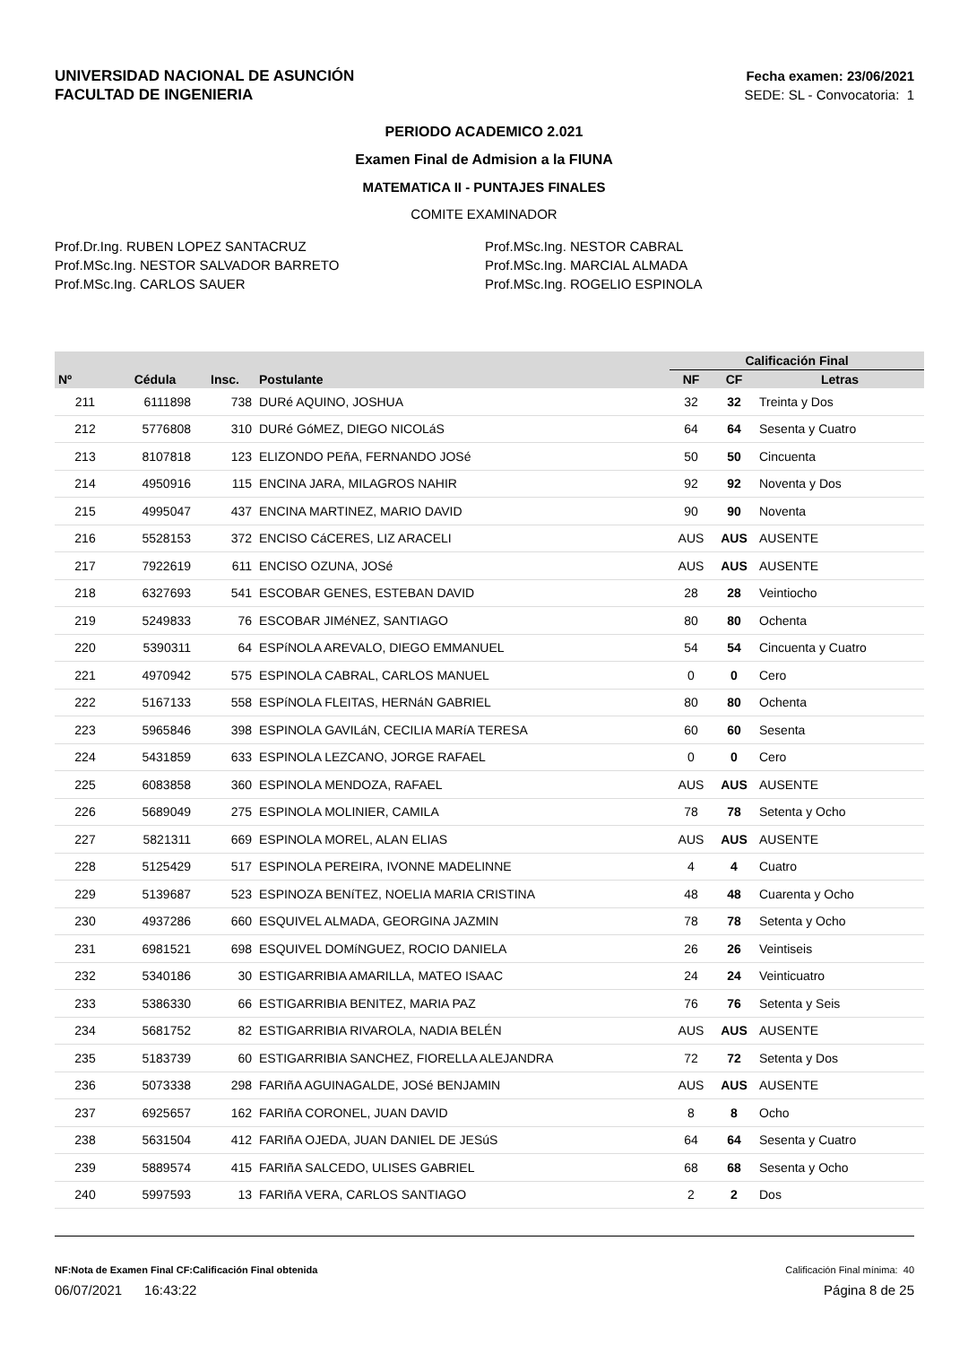UNIVERSIDAD NACIONAL DE ASUNCIÓN
FACULTAD DE INGENIERIA
Fecha examen: 23/06/2021
SEDE: SL - Convocatoria: 1
PERIODO ACADEMICO 2.021
Examen Final de Admision a la FIUNA
MATEMATICA II - PUNTAJES FINALES
COMITE EXAMINADOR
Prof.Dr.Ing. RUBEN LOPEZ SANTACRUZ
Prof.MSc.Ing. NESTOR SALVADOR BARRETO
Prof.MSc.Ing. CARLOS SAUER
Prof.MSc.Ing. NESTOR CABRAL
Prof.MSc.Ing. MARCIAL ALMADA
Prof.MSc.Ing. ROGELIO ESPINOLA
| | | | | | | Calificación Final | | |
| --- | --- | --- | --- | --- | --- | --- | --- | --- |
| Nº | Cédula | Insc. | Postulante | | | NF | CF | Letras |
| 211 | 6111898 | 738 | DURé AQUINO, JOSHUA | | | 32 | 32 | Treinta y Dos |
| 212 | 5776808 | 310 | DURé GóMEZ, DIEGO NICOLáS | | | 64 | 64 | Sesenta y Cuatro |
| 213 | 8107818 | 123 | ELIZONDO PEñA, FERNANDO JOSé | | | 50 | 50 | Cincuenta |
| 214 | 4950916 | 115 | ENCINA JARA, MILAGROS NAHIR | | | 92 | 92 | Noventa y Dos |
| 215 | 4995047 | 437 | ENCINA MARTINEZ, MARIO DAVID | | | 90 | 90 | Noventa |
| 216 | 5528153 | 372 | ENCISO CáCERES, LIZ ARACELI | | | AUS | AUS | AUSENTE |
| 217 | 7922619 | 611 | ENCISO OZUNA, JOSé | | | AUS | AUS | AUSENTE |
| 218 | 6327693 | 541 | ESCOBAR GENES, ESTEBAN DAVID | | | 28 | 28 | Veintiocho |
| 219 | 5249833 | 76 | ESCOBAR JIMéNEZ, SANTIAGO | | | 80 | 80 | Ochenta |
| 220 | 5390311 | 64 | ESPíNOLA AREVALO, DIEGO EMMANUEL | | | 54 | 54 | Cincuenta y Cuatro |
| 221 | 4970942 | 575 | ESPINOLA CABRAL, CARLOS MANUEL | | | 0 | 0 | Cero |
| 222 | 5167133 | 558 | ESPíNOLA FLEITAS, HERNáN GABRIEL | | | 80 | 80 | Ochenta |
| 223 | 5965846 | 398 | ESPINOLA GAVILáN, CECILIA MARíA TERESA | | | 60 | 60 | Sesenta |
| 224 | 5431859 | 633 | ESPINOLA LEZCANO, JORGE RAFAEL | | | 0 | 0 | Cero |
| 225 | 6083858 | 360 | ESPINOLA MENDOZA, RAFAEL | | | AUS | AUS | AUSENTE |
| 226 | 5689049 | 275 | ESPINOLA MOLINIER, CAMILA | | | 78 | 78 | Setenta y Ocho |
| 227 | 5821311 | 669 | ESPINOLA MOREL, ALAN ELIAS | | | AUS | AUS | AUSENTE |
| 228 | 5125429 | 517 | ESPINOLA PEREIRA, IVONNE MADELINNE | | | 4 | 4 | Cuatro |
| 229 | 5139687 | 523 | ESPINOZA BENíTEZ, NOELIA MARIA CRISTINA | | | 48 | 48 | Cuarenta y Ocho |
| 230 | 4937286 | 660 | ESQUIVEL ALMADA, GEORGINA JAZMIN | | | 78 | 78 | Setenta y Ocho |
| 231 | 6981521 | 698 | ESQUIVEL DOMíNGUEZ, ROCIO DANIELA | | | 26 | 26 | Veintiseis |
| 232 | 5340186 | 30 | ESTIGARRIBIA AMARILLA, MATEO ISAAC | | | 24 | 24 | Veinticuatro |
| 233 | 5386330 | 66 | ESTIGARRIBIA BENITEZ, MARIA PAZ | | | 76 | 76 | Setenta y Seis |
| 234 | 5681752 | 82 | ESTIGARRIBIA RIVAROLA, NADIA BELÉN | | | AUS | AUS | AUSENTE |
| 235 | 5183739 | 60 | ESTIGARRIBIA SANCHEZ, FIORELLA ALEJANDRA | | | 72 | 72 | Setenta y Dos |
| 236 | 5073338 | 298 | FARIñA AGUINAGALDE, JOSé BENJAMIN | | | AUS | AUS | AUSENTE |
| 237 | 6925657 | 162 | FARIñA CORONEL, JUAN DAVID | | | 8 | 8 | Ocho |
| 238 | 5631504 | 412 | FARIñA OJEDA, JUAN DANIEL DE JESúS | | | 64 | 64 | Sesenta y Cuatro |
| 239 | 5889574 | 415 | FARIñA SALCEDO, ULISES GABRIEL | | | 68 | 68 | Sesenta y Ocho |
| 240 | 5997593 | 13 | FARIñA VERA, CARLOS SANTIAGO | | | 2 | 2 | Dos |
NF:Nota de Examen Final CF:Calificación Final obtenida
Calificación Final mínima: 40
06/07/2021 16:43:22 Página 8 de 25